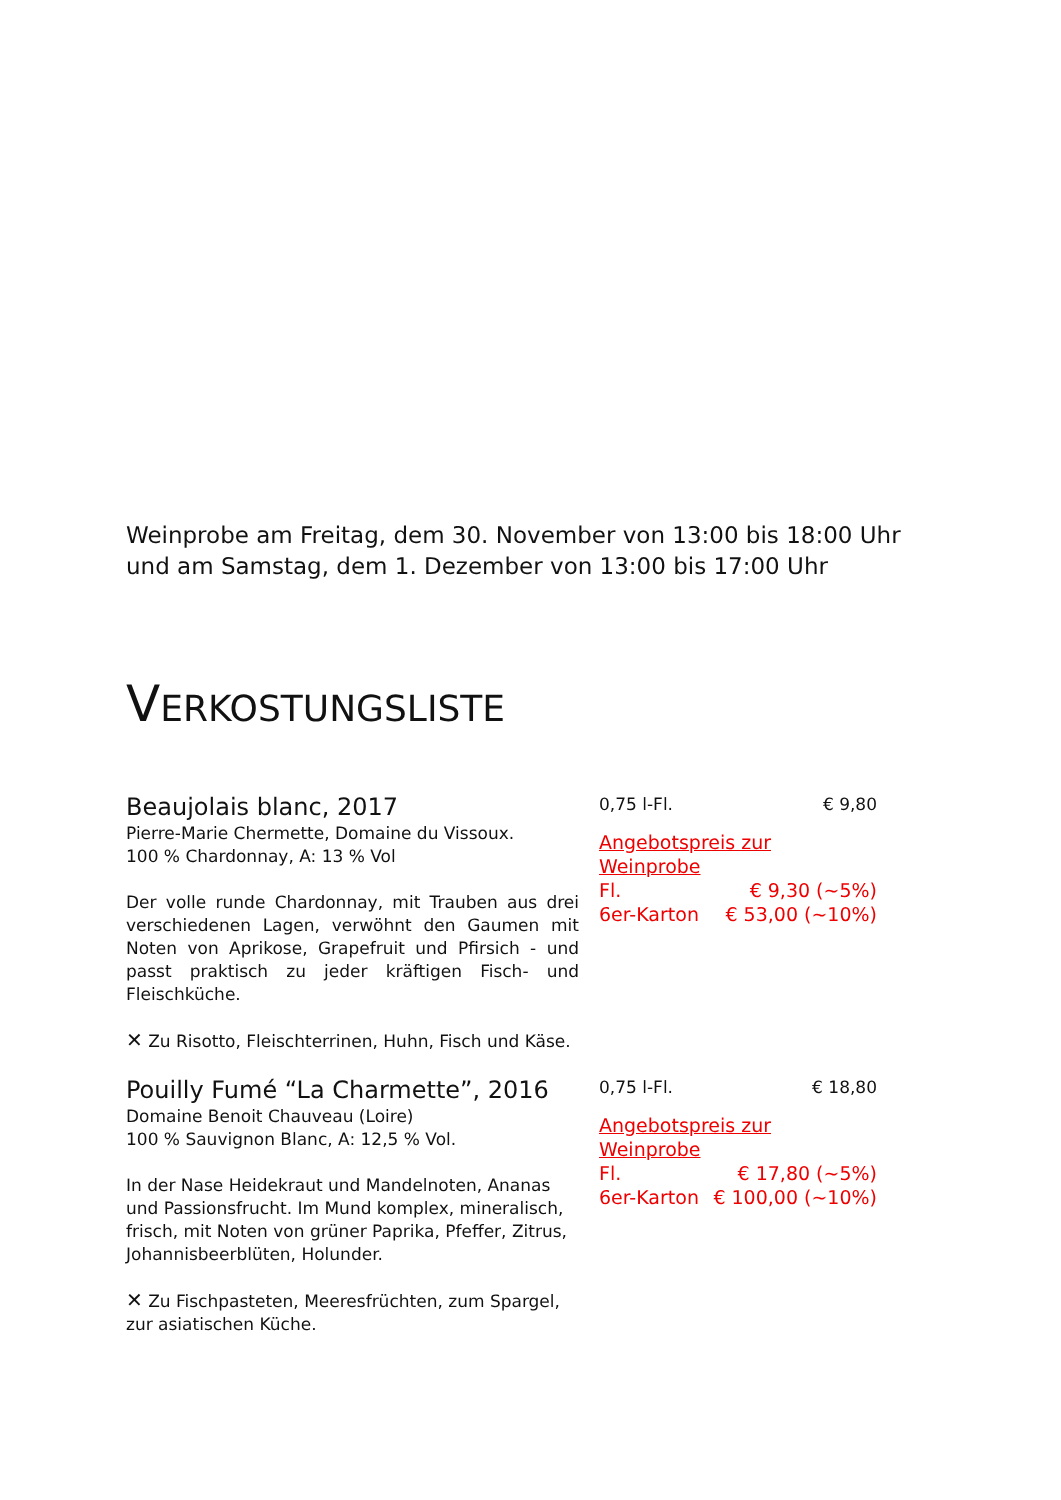Weinprobe am Freitag, dem 30. November von 13:00 bis 18:00 Uhr
und am Samstag, dem 1. Dezember von 13:00 bis 17:00 Uhr
VERKOSTUNGSLISTE
Beaujolais blanc, 2017
Pierre-Marie Chermette, Domaine du Vissoux.
100 % Chardonnay, A: 13 % Vol
Der volle runde Chardonnay, mit Trauben aus drei verschiedenen Lagen, verwöhnt den Gaumen mit Noten von Aprikose, Grapefruit und Pfirsich - und passt praktisch zu jeder kräftigen Fisch- und Fleischküche.
✕ Zu Risotto, Fleischterrinen, Huhn, Fisch und Käse.
0,75 l-Fl. € 9,80
Angebotspreis zur Weinprobe
Fl. € 9,30 (~5%)
6er-Karton € 53,00 (~10%)
Pouilly Fumé “La Charmette”, 2016
Domaine Benoit Chauveau (Loire)
100 % Sauvignon Blanc, A: 12,5 % Vol.
In der Nase Heidekraut und Mandelnoten, Ananas und Passionsfrucht. Im Mund komplex, mineralisch, frisch, mit Noten von grüner Paprika, Pfeffer, Zitrus, Johannisbeerblüten, Holunder.
✕ Zu Fischpasteten, Meeresfrüchten, zum Spargel, zur asiatischen Küche.
0,75 l-Fl. € 18,80
Angebotspreis zur Weinprobe
Fl. € 17,80 (~5%)
6er-Karton € 100,00 (~10%)